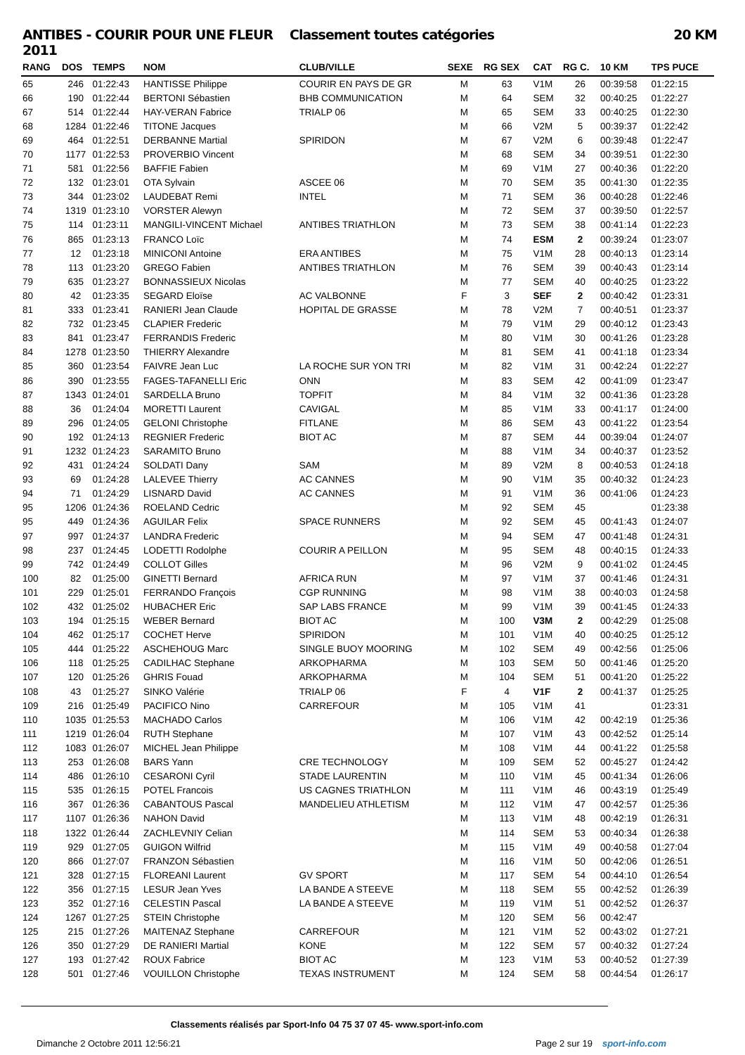ANTIBES - COURIR POUR UNE FLEUR 2011
Classement toutes catégories 20 KM
| RANG | DOS | TEMPS | NOM | CLUB/VILLE | SEXE | RG SEX | CAT | RG C. | 10 KM | TPS PUCE |
| --- | --- | --- | --- | --- | --- | --- | --- | --- | --- | --- |
| 65 | 246 | 01:22:43 | HANTISSE Philippe | COURIR EN PAYS DE GR | M | 63 | V1M | 26 | 00:39:58 | 01:22:15 |
| 66 | 190 | 01:22:44 | BERTONI Sébastien | BHB COMMUNICATION | M | 64 | SEM | 32 | 00:40:25 | 01:22:27 |
| 67 | 514 | 01:22:44 | HAY-VERAN Fabrice | TRIALP 06 | M | 65 | SEM | 33 | 00:40:25 | 01:22:30 |
| 68 | 1284 | 01:22:46 | TITONE Jacques | | M | 66 | V2M | 5 | 00:39:37 | 01:22:42 |
| 69 | 464 | 01:22:51 | DERBANNE Martial | SPIRIDON | M | 67 | V2M | 6 | 00:39:48 | 01:22:47 |
| 70 | 1177 | 01:22:53 | PROVERBIO Vincent | | M | 68 | SEM | 34 | 00:39:51 | 01:22:30 |
| 71 | 581 | 01:22:56 | BAFFIE Fabien | | M | 69 | V1M | 27 | 00:40:36 | 01:22:20 |
| 72 | 132 | 01:23:01 | OTA Sylvain | ASCEE 06 | M | 70 | SEM | 35 | 00:41:30 | 01:22:35 |
| 73 | 344 | 01:23:02 | LAUDEBAT Remi | INTEL | M | 71 | SEM | 36 | 00:40:28 | 01:22:46 |
| 74 | 1319 | 01:23:10 | VORSTER Alewyn | | M | 72 | SEM | 37 | 00:39:50 | 01:22:57 |
| 75 | 114 | 01:23:11 | MANGILI-VINCENT Michael | ANTIBES TRIATHLON | M | 73 | SEM | 38 | 00:41:14 | 01:22:23 |
| 76 | 865 | 01:23:13 | FRANCO Loïc | | M | 74 | ESM | 2 | 00:39:24 | 01:23:07 |
| 77 | 12 | 01:23:18 | MINICONI Antoine | ERA ANTIBES | M | 75 | V1M | 28 | 00:40:13 | 01:23:14 |
| 78 | 113 | 01:23:20 | GREGO Fabien | ANTIBES TRIATHLON | M | 76 | SEM | 39 | 00:40:43 | 01:23:14 |
| 79 | 635 | 01:23:27 | BONNASSIEUX Nicolas | | M | 77 | SEM | 40 | 00:40:25 | 01:23:22 |
| 80 | 42 | 01:23:35 | SEGARD Eloïse | AC VALBONNE | F | 3 | SEF | 2 | 00:40:42 | 01:23:31 |
| 81 | 333 | 01:23:41 | RANIERI Jean Claude | HOPITAL DE GRASSE | M | 78 | V2M | 7 | 00:40:51 | 01:23:37 |
| 82 | 732 | 01:23:45 | CLAPIER Frederic | | M | 79 | V1M | 29 | 00:40:12 | 01:23:43 |
| 83 | 841 | 01:23:47 | FERRANDIS Frederic | | M | 80 | V1M | 30 | 00:41:26 | 01:23:28 |
| 84 | 1278 | 01:23:50 | THIERRY Alexandre | | M | 81 | SEM | 41 | 00:41:18 | 01:23:34 |
| 85 | 360 | 01:23:54 | FAIVRE Jean Luc | LA ROCHE SUR YON TRI | M | 82 | V1M | 31 | 00:42:24 | 01:22:27 |
| 86 | 390 | 01:23:55 | FAGES-TAFANELLI Eric | ONN | M | 83 | SEM | 42 | 00:41:09 | 01:23:47 |
| 87 | 1343 | 01:24:01 | SARDELLA Bruno | TOPFIT | M | 84 | V1M | 32 | 00:41:36 | 01:23:28 |
| 88 | 36 | 01:24:04 | MORETTI Laurent | CAVIGAL | M | 85 | V1M | 33 | 00:41:17 | 01:24:00 |
| 89 | 296 | 01:24:05 | GELONI Christophe | FITLANE | M | 86 | SEM | 43 | 00:41:22 | 01:23:54 |
| 90 | 192 | 01:24:13 | REGNIER Frederic | BIOT AC | M | 87 | SEM | 44 | 00:39:04 | 01:24:07 |
| 91 | 1232 | 01:24:23 | SARAMITO Bruno | | M | 88 | V1M | 34 | 00:40:37 | 01:23:52 |
| 92 | 431 | 01:24:24 | SOLDATI Dany | SAM | M | 89 | V2M | 8 | 00:40:53 | 01:24:18 |
| 93 | 69 | 01:24:28 | LALEVEE Thierry | AC CANNES | M | 90 | V1M | 35 | 00:40:32 | 01:24:23 |
| 94 | 71 | 01:24:29 | LISNARD David | AC CANNES | M | 91 | V1M | 36 | 00:41:06 | 01:24:23 |
| 95 | 1206 | 01:24:36 | ROELAND Cedric | | M | 92 | SEM | 45 | | 01:23:38 |
| 95 | 449 | 01:24:36 | AGUILAR Felix | SPACE RUNNERS | M | 92 | SEM | 45 | 00:41:43 | 01:24:07 |
| 97 | 997 | 01:24:37 | LANDRA Frederic | | M | 94 | SEM | 47 | 00:41:48 | 01:24:31 |
| 98 | 237 | 01:24:45 | LODETTI Rodolphe | COURIR A PEILLON | M | 95 | SEM | 48 | 00:40:15 | 01:24:33 |
| 99 | 742 | 01:24:49 | COLLOT Gilles | | M | 96 | V2M | 9 | 00:41:02 | 01:24:45 |
| 100 | 82 | 01:25:00 | GINETTI Bernard | AFRICA RUN | M | 97 | V1M | 37 | 00:41:46 | 01:24:31 |
| 101 | 229 | 01:25:01 | FERRANDO François | CGP RUNNING | M | 98 | V1M | 38 | 00:40:03 | 01:24:58 |
| 102 | 432 | 01:25:02 | HUBACHER Eric | SAP LABS FRANCE | M | 99 | V1M | 39 | 00:41:45 | 01:24:33 |
| 103 | 194 | 01:25:15 | WEBER Bernard | BIOT AC | M | 100 | V3M | 2 | 00:42:29 | 01:25:08 |
| 104 | 462 | 01:25:17 | COCHET Herve | SPIRIDON | M | 101 | V1M | 40 | 00:40:25 | 01:25:12 |
| 105 | 444 | 01:25:22 | ASCHEHOUG Marc | SINGLE BUOY MOORING | M | 102 | SEM | 49 | 00:42:56 | 01:25:06 |
| 106 | 118 | 01:25:25 | CADILHAC Stephane | ARKOPHARMA | M | 103 | SEM | 50 | 00:41:46 | 01:25:20 |
| 107 | 120 | 01:25:26 | GHRIS Fouad | ARKOPHARMA | M | 104 | SEM | 51 | 00:41:20 | 01:25:22 |
| 108 | 43 | 01:25:27 | SINKO Valérie | TRIALP 06 | F | 4 | V1F | 2 | 00:41:37 | 01:25:25 |
| 109 | 216 | 01:25:49 | PACIFICO Nino | CARREFOUR | M | 105 | V1M | 41 | | 01:23:31 |
| 110 | 1035 | 01:25:53 | MACHADO Carlos | | M | 106 | V1M | 42 | 00:42:19 | 01:25:36 |
| 111 | 1219 | 01:26:04 | RUTH Stephane | | M | 107 | V1M | 43 | 00:42:52 | 01:25:14 |
| 112 | 1083 | 01:26:07 | MICHEL Jean Philippe | | M | 108 | V1M | 44 | 00:41:22 | 01:25:58 |
| 113 | 253 | 01:26:08 | BARS Yann | CRE TECHNOLOGY | M | 109 | SEM | 52 | 00:45:27 | 01:24:42 |
| 114 | 486 | 01:26:10 | CESARONI Cyril | STADE LAURENTIN | M | 110 | V1M | 45 | 00:41:34 | 01:26:06 |
| 115 | 535 | 01:26:15 | POTEL Francois | US CAGNES TRIATHLON | M | 111 | V1M | 46 | 00:43:19 | 01:25:49 |
| 116 | 367 | 01:26:36 | CABANTOUS Pascal | MANDELIEU ATHLETISM | M | 112 | V1M | 47 | 00:42:57 | 01:25:36 |
| 117 | 1107 | 01:26:36 | NAHON David | | M | 113 | V1M | 48 | 00:42:19 | 01:26:31 |
| 118 | 1322 | 01:26:44 | ZACHLEVNIY Celian | | M | 114 | SEM | 53 | 00:40:34 | 01:26:38 |
| 119 | 929 | 01:27:05 | GUIGON Wilfrid | | M | 115 | V1M | 49 | 00:40:58 | 01:27:04 |
| 120 | 866 | 01:27:07 | FRANZON Sébastien | | M | 116 | V1M | 50 | 00:42:06 | 01:26:51 |
| 121 | 328 | 01:27:15 | FLOREANI Laurent | GV SPORT | M | 117 | SEM | 54 | 00:44:10 | 01:26:54 |
| 122 | 356 | 01:27:15 | LESUR Jean Yves | LA BANDE A STEEVE | M | 118 | SEM | 55 | 00:42:52 | 01:26:39 |
| 123 | 352 | 01:27:16 | CELESTIN Pascal | LA BANDE A STEEVE | M | 119 | V1M | 51 | 00:42:52 | 01:26:37 |
| 124 | 1267 | 01:27:25 | STEIN Christophe | | M | 120 | SEM | 56 | 00:42:47 | |
| 125 | 215 | 01:27:26 | MAITENAZ Stephane | CARREFOUR | M | 121 | V1M | 52 | 00:43:02 | 01:27:21 |
| 126 | 350 | 01:27:29 | DE RANIERI Martial | KONE | M | 122 | SEM | 57 | 00:40:32 | 01:27:24 |
| 127 | 193 | 01:27:42 | ROUX Fabrice | BIOT AC | M | 123 | V1M | 53 | 00:40:52 | 01:27:39 |
| 128 | 501 | 01:27:46 | VOUILLON Christophe | TEXAS INSTRUMENT | M | 124 | SEM | 58 | 00:44:54 | 01:26:17 |
Classements réalisés par Sport-Info 04 75 37 07 45- www.sport-info.com
Dimanche 2 Octobre 2011 12:56:21 Page 2 sur 19 sport-info.com